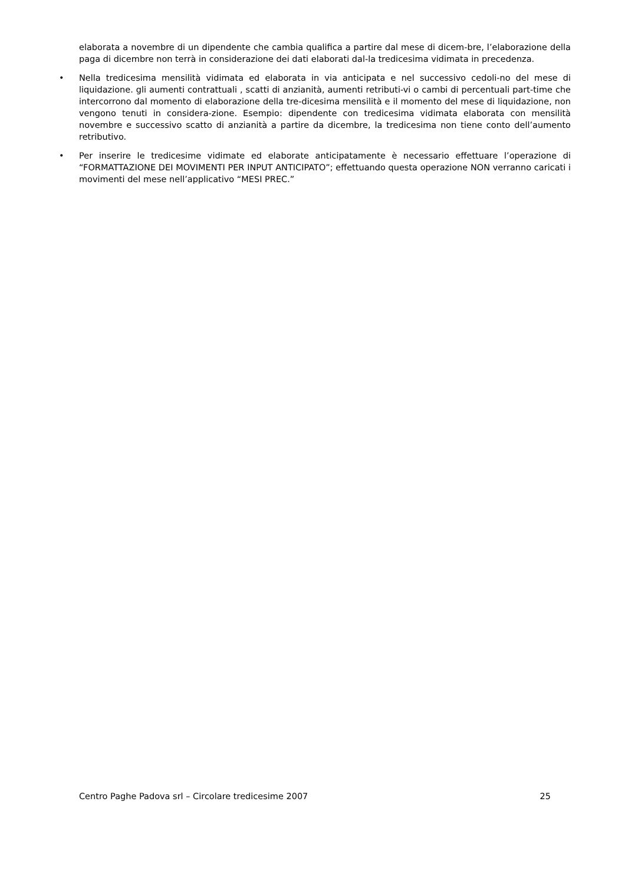elaborata a novembre di un dipendente che cambia qualifica a partire dal mese di dicem-bre, l’elaborazione della paga di dicembre non terrà in considerazione dei dati elaborati dal-la tredicesima vidimata in precedenza.
•
Nella tredicesima mensilità vidimata ed elaborata in via anticipata e nel successivo cedoli-no del mese di liquidazione. gli aumenti contrattuali , scatti di anzianità, aumenti retributi-vi o cambi di percentuali part-time che intercorrono dal momento di elaborazione della tre-dicesima mensilità e il momento del mese di liquidazione, non vengono tenuti in considera-zione. Esempio: dipendente con tredicesima vidimata elaborata con mensilità novembre e successivo scatto di anzianità a partire da dicembre, la tredicesima non tiene conto dell’aumento retributivo.
•
Per inserire le tredicesime vidimate ed elaborate anticipatamente è necessario effettuare l’operazione di “FORMATTAZIONE DEI MOVIMENTI PER INPUT ANTICIPATO”; effettuando questa operazione NON verranno caricati i movimenti del mese nell’applicativo “MESI PREC.”
Centro Paghe Padova srl – Circolare tredicesime 2007 25